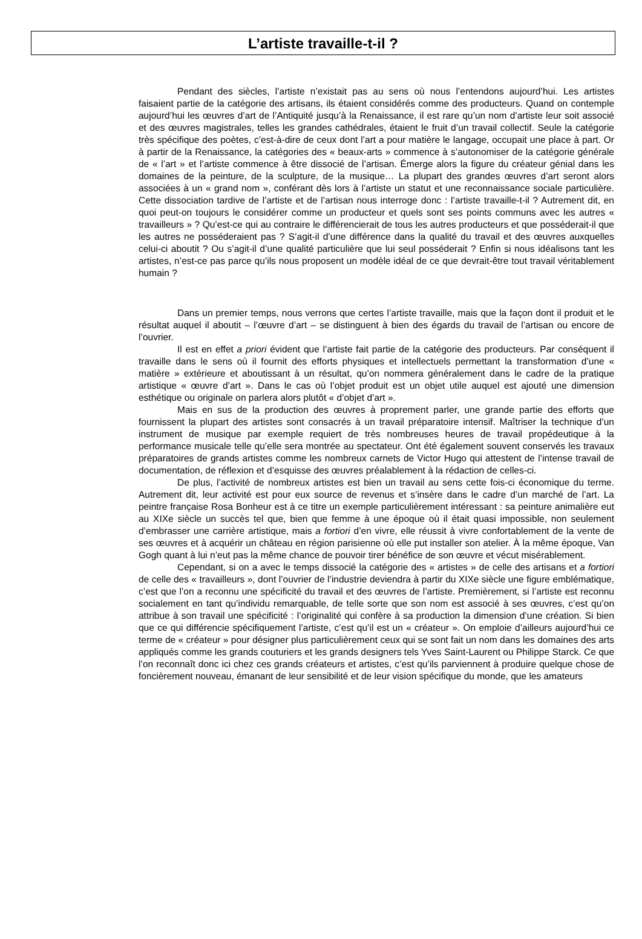L’artiste travaille-t-il ?
Pendant des siècles, l’artiste n’existait pas au sens où nous l’entendons aujourd’hui. Les artistes faisaient partie de la catégorie des artisans, ils étaient considérés comme des producteurs. Quand on contemple aujourd’hui les œuvres d’art de l’Antiquité jusqu’à la Renaissance, il est rare qu’un nom d’artiste leur soit associé et des œuvres magistrales, telles les grandes cathédrales, étaient le fruit d’un travail collectif. Seule la catégorie très spécifique des poètes, c’est-à-dire de ceux dont l’art a pour matière le langage, occupait une place à part. Or à partir de la Renaissance, la catégories des « beaux-arts » commence à s’autonomiser de la catégorie générale de « l’art » et l’artiste commence à être dissocié de l’artisan. Émerge alors la figure du créateur génial dans les domaines de la peinture, de la sculpture, de la musique… La plupart des grandes œuvres d’art seront alors associées à un « grand nom », conférant dès lors à l’artiste un statut et une reconnaissance sociale particulière. Cette dissociation tardive de l’artiste et de l’artisan nous interroge donc : l’artiste travaille-t-il ? Autrement dit, en quoi peut-on toujours le considérer comme un producteur et quels sont ses points communs avec les autres « travailleurs » ? Qu’est-ce qui au contraire le différencierait de tous les autres producteurs et que posséderait-il que les autres ne posséderaient pas ? S’agit-il d’une différence dans la qualité du travail et des œuvres auxquelles celui-ci aboutit ? Ou s’agit-il d’une qualité particulière que lui seul posséderait ? Enfin si nous idéalisons tant les artistes, n’est-ce pas parce qu’ils nous proposent un modèle idéal de ce que devrait-être tout travail véritablement humain ?
Dans un premier temps, nous verrons que certes l’artiste travaille, mais que la façon dont il produit et le résultat auquel il aboutit – l’œuvre d’art – se distinguent à bien des égards du travail de l’artisan ou encore de l’ouvrier.
Il est en effet a priori évident que l’artiste fait partie de la catégorie des producteurs. Par conséquent il travaille dans le sens où il fournit des efforts physiques et intellectuels permettant la transformation d’une « matière » extérieure et aboutissant à un résultat, qu’on nommera généralement dans le cadre de la pratique artistique « œuvre d’art ». Dans le cas où l’objet produit est un objet utile auquel est ajouté une dimension esthétique ou originale on parlera alors plutôt « d’objet d’art ».
Mais en sus de la production des œuvres à proprement parler, une grande partie des efforts que fournissent la plupart des artistes sont consacrés à un travail préparatoire intensif. Maîtriser la technique d’un instrument de musique par exemple requiert de très nombreuses heures de travail propédeutique à la performance musicale telle qu’elle sera montrée au spectateur. Ont été également souvent conservés les travaux préparatoires de grands artistes comme les nombreux carnets de Victor Hugo qui attestent de l’intense travail de documentation, de réflexion et d’esquisse des œuvres préalablement à la rédaction de celles-ci.
De plus, l’activité de nombreux artistes est bien un travail au sens cette fois-ci économique du terme. Autrement dit, leur activité est pour eux source de revenus et s’insère dans le cadre d’un marché de l’art. La peintre française Rosa Bonheur est à ce titre un exemple particulièrement intéressant : sa peinture animalière eut au XIXe siècle un succès tel que, bien que femme à une époque où il était quasi impossible, non seulement d’embrasser une carrière artistique, mais a fortiori d’en vivre, elle réussit à vivre confortablement de la vente de ses œuvres et à acquérir un château en région parisienne où elle put installer son atelier. À la même époque, Van Gogh quant à lui n’eut pas la même chance de pouvoir tirer bénéfice de son œuvre et vécut misérablement.
Cependant, si on a avec le temps dissocié la catégorie des « artistes » de celle des artisans et a fortiori de celle des « travailleurs », dont l’ouvrier de l’industrie deviendra à partir du XIXe siècle une figure emblématique, c’est que l’on a reconnu une spécificité du travail et des œuvres de l’artiste. Premièrement, si l’artiste est reconnu socialement en tant qu’individu remarquable, de telle sorte que son nom est associé à ses œuvres, c’est qu’on attribue à son travail une spécificité : l’originalité qui confère à sa production la dimension d’une création. Si bien que ce qui différencie spécifiquement l’artiste, c’est qu’il est un « créateur ». On emploie d’ailleurs aujourd’hui ce terme de « créateur » pour désigner plus particulièrement ceux qui se sont fait un nom dans les domaines des arts appliqués comme les grands couturiers et les grands designers tels Yves Saint-Laurent ou Philippe Starck. Ce que l’on reconnaît donc ici chez ces grands créateurs et artistes, c’est qu’ils parviennent à produire quelque chose de foncièrement nouveau, émanant de leur sensibilité et de leur vision spécifique du monde, que les amateurs